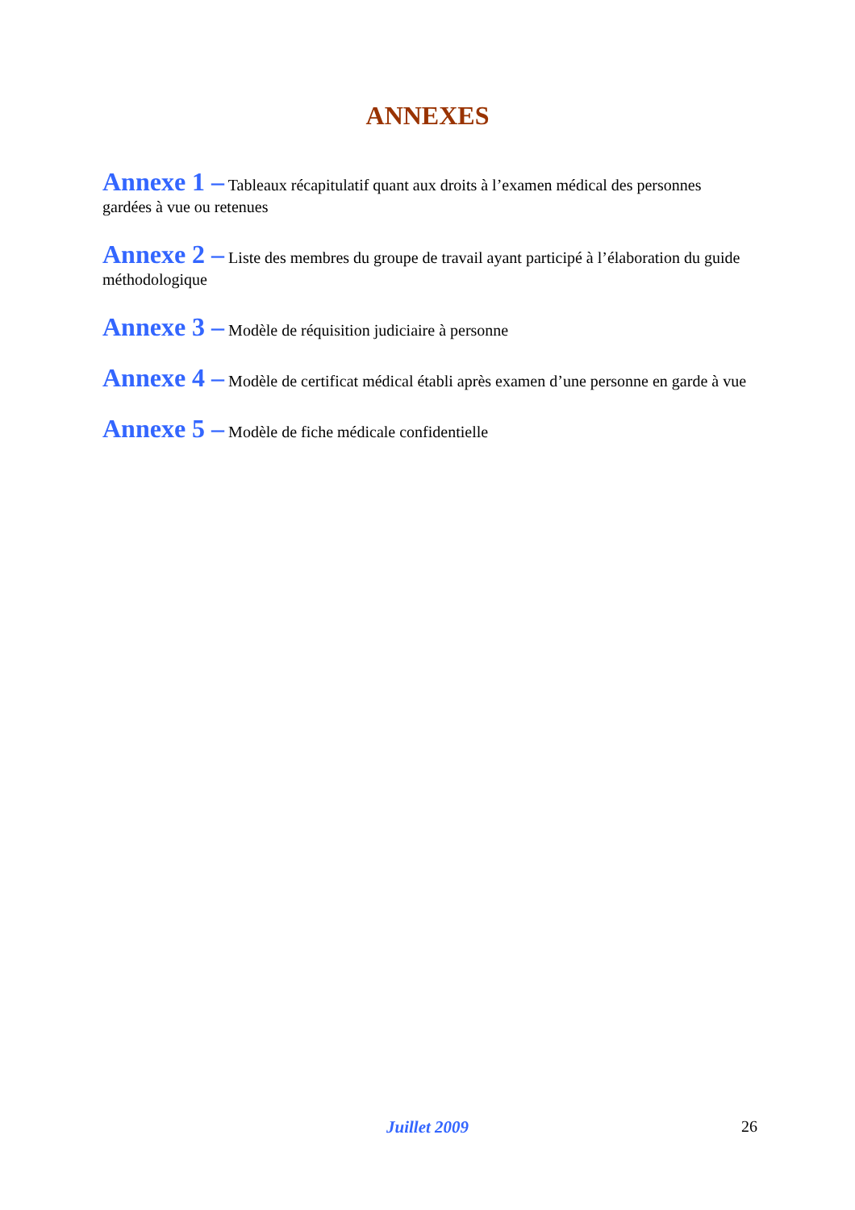ANNEXES
Annexe 1 – Tableaux récapitulatif quant aux droits à l’examen médical des personnes gardées à vue ou retenues
Annexe 2 – Liste des membres du groupe de travail ayant participé à l’élaboration du guide méthodologique
Annexe 3 – Modèle de réquisition judiciaire à personne
Annexe 4 – Modèle de certificat médical établi après examen d’une personne en garde à vue
Annexe 5 – Modèle de fiche médicale confidentielle
Juillet 2009
26